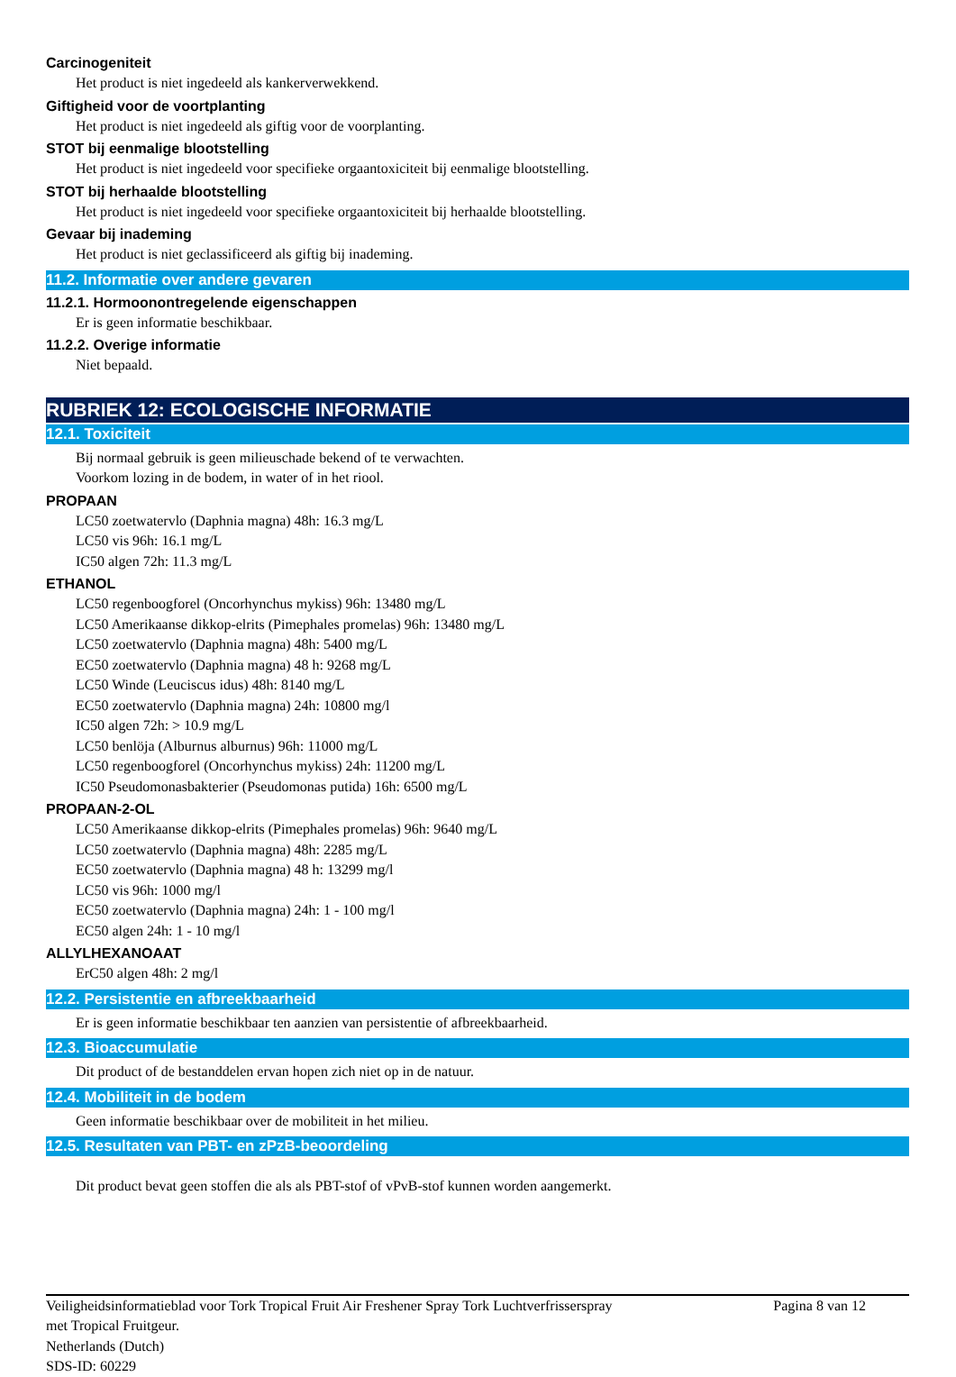Carcinogeniteit
Het product is niet ingedeeld als kankerverwekkend.
Giftigheid voor de voortplanting
Het product is niet ingedeeld als giftig voor de voorplanting.
STOT bij eenmalige blootstelling
Het product is niet ingedeeld voor specifieke orgaantoxiciteit bij eenmalige blootstelling.
STOT bij herhaalde blootstelling
Het product is niet ingedeeld voor specifieke orgaantoxiciteit bij herhaalde blootstelling.
Gevaar bij inademing
Het product is niet geclassificeerd als giftig bij inademing.
11.2. Informatie over andere gevaren
11.2.1. Hormoonontregelende eigenschappen
Er is geen informatie beschikbaar.
11.2.2. Overige informatie
Niet bepaald.
RUBRIEK 12: ECOLOGISCHE INFORMATIE
12.1. Toxiciteit
Bij normaal gebruik is geen milieuschade bekend of te verwachten.
Voorkom lozing in de bodem, in water of in het riool.
PROPAAN
LC50 zoetwatervlo (Daphnia magna) 48h: 16.3 mg/L
LC50 vis 96h: 16.1 mg/L
IC50 algen 72h: 11.3 mg/L
ETHANOL
LC50 regenboogforel (Oncorhynchus mykiss) 96h: 13480 mg/L
LC50 Amerikaanse dikkop-elrits (Pimephales promelas) 96h: 13480 mg/L
LC50 zoetwatervlo (Daphnia magna) 48h: 5400 mg/L
EC50 zoetwatervlo (Daphnia magna) 48 h: 9268 mg/L
LC50 Winde (Leuciscus idus) 48h: 8140 mg/L
EC50 zoetwatervlo (Daphnia magna) 24h: 10800 mg/l
IC50 algen 72h: > 10.9 mg/L
LC50 benlöja (Alburnus alburnus) 96h: 11000 mg/L
LC50 regenboogforel (Oncorhynchus mykiss) 24h: 11200 mg/L
IC50 Pseudomonasbakterier (Pseudomonas putida) 16h: 6500 mg/L
PROPAAN-2-OL
LC50 Amerikaanse dikkop-elrits (Pimephales promelas) 96h: 9640 mg/L
LC50 zoetwatervlo (Daphnia magna) 48h: 2285 mg/L
EC50 zoetwatervlo (Daphnia magna) 48 h: 13299 mg/l
LC50 vis 96h: 1000 mg/l
EC50 zoetwatervlo (Daphnia magna) 24h: 1 - 100 mg/l
EC50 algen 24h: 1 - 10 mg/l
ALLYLHEXANOAAT
ErC50 algen 48h: 2 mg/l
12.2. Persistentie en afbreekbaarheid
Er is geen informatie beschikbaar ten aanzien van persistentie of afbreekbaarheid.
12.3. Bioaccumulatie
Dit product of de bestanddelen ervan hopen zich niet op in de natuur.
12.4. Mobiliteit in de bodem
Geen informatie beschikbaar over de mobiliteit in het milieu.
12.5. Resultaten van PBT- en zPzB-beoordeling
Dit product bevat geen stoffen die als als PBT-stof of vPvB-stof kunnen worden aangemerkt.
Veiligheidsinformatieblad voor Tork Tropical Fruit Air Freshener Spray Tork Luchtverfrisserspray
met Tropical Fruitgeur.
Netherlands (Dutch)
SDS-ID: 60229
Pagina 8 van 12